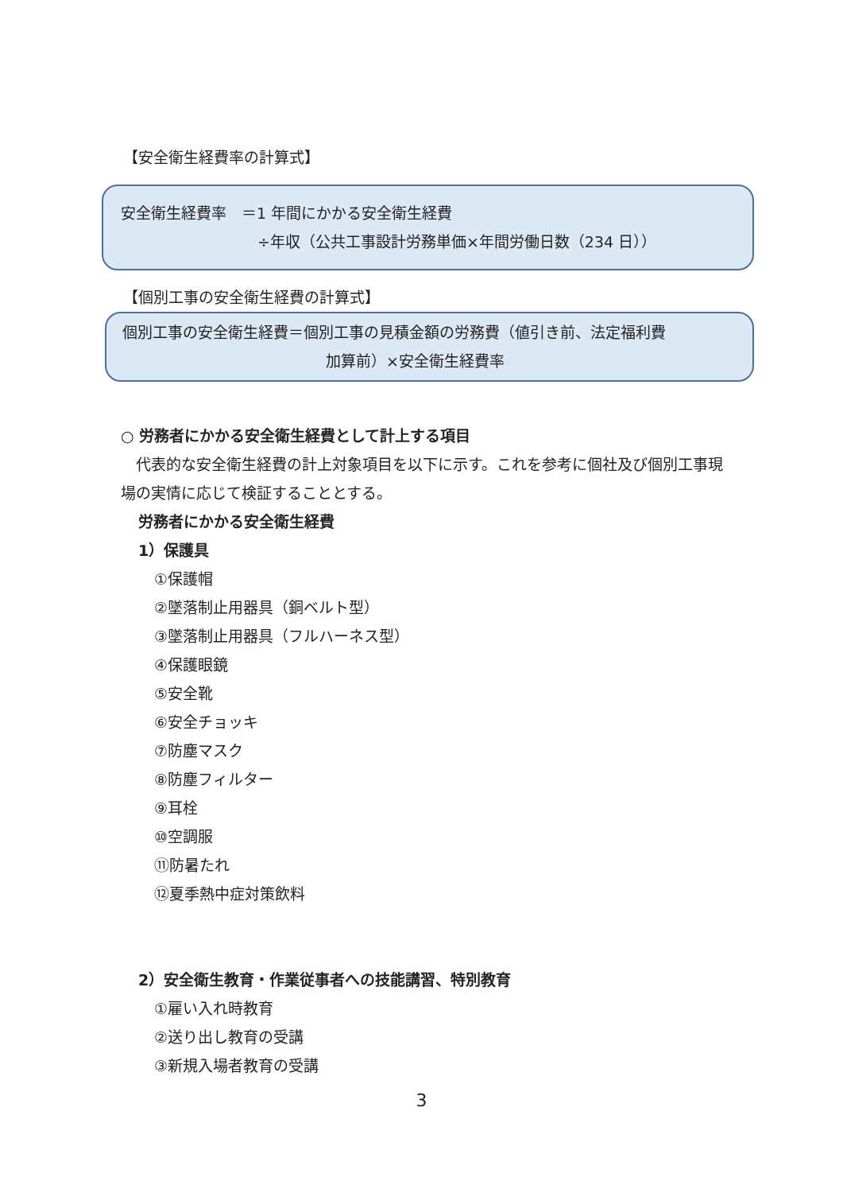【安全衛生経費率の計算式】
安全衛生経費率　＝1 年間にかかる安全衛生経費
÷年収（公共工事設計労務単価×年間労働日数（234 日））
【個別工事の安全衛生経費の計算式】
個別工事の安全衛生経費＝個別工事の見積金額の労務費（値引き前、法定福利費
加算前）×安全衛生経費率
○ 労務者にかかる安全衛生経費として計上する項目
　代表的な安全衛生経費の計上対象項目を以下に示す。これを参考に個社及び個別工事現場の実情に応じて検証することとする。
労務者にかかる安全衛生経費
1）保護具
①保護帽
②墜落制止用器具（銅ベルト型）
③墜落制止用器具（フルハーネス型）
④保護眼鏡
⑤安全靴
⑥安全チョッキ
⑦防塵マスク
⑧防塵フィルター
⑨耳栓
⑩空調服
⑪防暑たれ
⑫夏季熱中症対策飲料
2）安全衛生教育・作業従事者への技能講習、特別教育
①雇い入れ時教育
②送り出し教育の受講
③新規入場者教育の受講
3